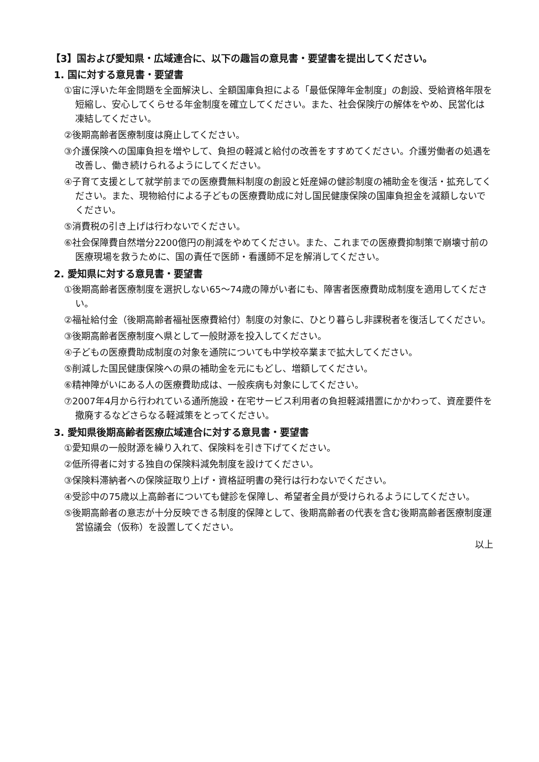【3】国および愛知県・広域連合に、以下の趣旨の意見書・要望書を提出してください。
1. 国に対する意見書・要望書
①宙に浮いた年金問題を全面解決し、全額国庫負担による「最低保障年金制度」の創設、受給資格年限を短縮し、安心してくらせる年金制度を確立してください。また、社会保険庁の解体をやめ、民営化は凍結してください。
②後期高齢者医療制度は廃止してください。
③介護保険への国庫負担を増やして、負担の軽減と給付の改善をすすめてください。介護労働者の処遇を改善し、働き続けられるようにしてください。
④子育て支援として就学前までの医療費無料制度の創設と妊産婦の健診制度の補助金を復活・拡充してください。また、現物給付による子どもの医療費助成に対し国民健康保険の国庫負担金を減額しないでください。
⑤消費税の引き上げは行わないでください。
⑥社会保障費自然増分2200億円の削減をやめてください。また、これまでの医療費抑制策で崩壊寸前の医療現場を救うために、国の責任で医師・看護師不足を解消してください。
2. 愛知県に対する意見書・要望書
①後期高齢者医療制度を選択しない65～74歳の障がい者にも、障害者医療費助成制度を適用してください。
②福祉給付金（後期高齢者福祉医療費給付）制度の対象に、ひとり暮らし非課税者を復活してください。
③後期高齢者医療制度へ県として一般財源を投入してください。
④子どもの医療費助成制度の対象を通院についても中学校卒業まで拡大してください。
⑤削減した国民健康保険への県の補助金を元にもどし、増額してください。
⑥精神障がいにある人の医療費助成は、一般疾病も対象にしてください。
⑦2007年4月から行われている通所施設・在宅サービス利用者の負担軽減措置にかかわって、資産要件を撤廃するなどさらなる軽減策をとってください。
3. 愛知県後期高齢者医療広域連合に対する意見書・要望書
①愛知県の一般財源を繰り入れて、保険料を引き下げてください。
②低所得者に対する独自の保険料減免制度を設けてください。
③保険料滞納者への保険証取り上げ・資格証明書の発行は行わないでください。
④受診中の75歳以上高齢者についても健診を保障し、希望者全員が受けられるようにしてください。
⑤後期高齢者の意志が十分反映できる制度的保障として、後期高齢者の代表を含む後期高齢者医療制度運営協議会（仮称）を設置してください。
以上